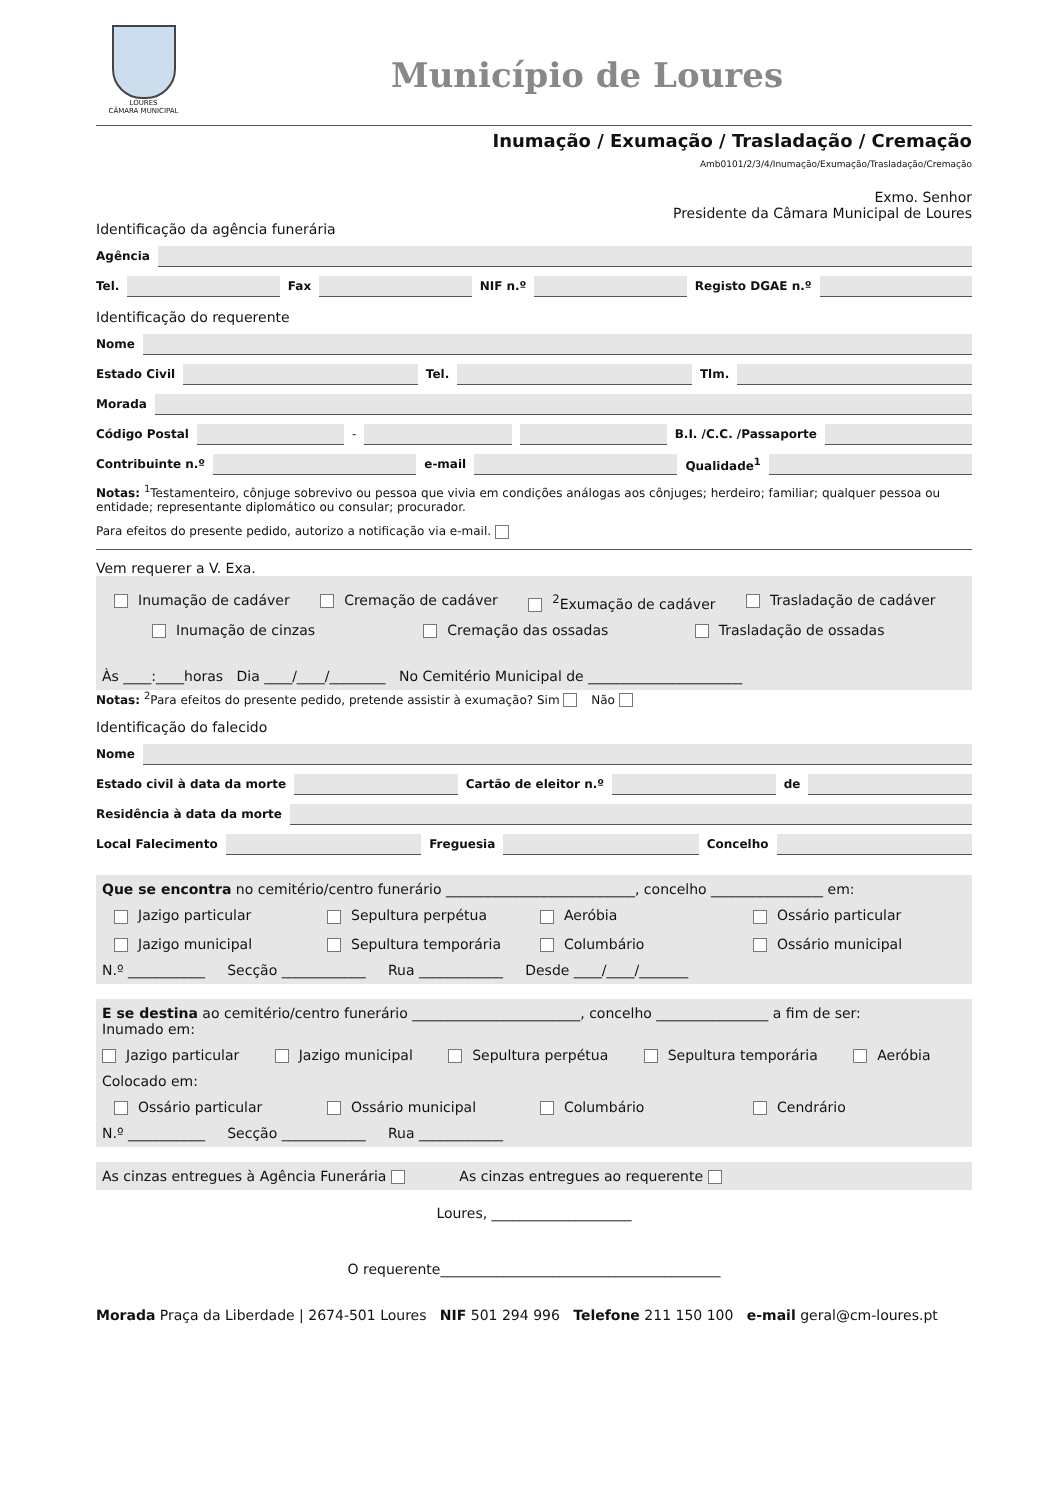LOURES
CÂMARA MUNICIPAL
Município de Loures
Inumação / Exumação / Trasladação / Cremação
Amb0101/2/3/4/Inumação/Exumação/Trasladação/Cremação
Exmo. Senhor
Presidente da Câmara Municipal de Loures
Identificação da agência funerária
Agência
Tel. Fax NIF n.º Registo DGAE n.º
Identificação do requerente
Nome
Estado Civil Tel. Tlm.
Morada
Código Postal - B.I. /C.C. /Passaporte
Contribuinte n.º e-mail Qualidade<sup>1</sup>
Notas: <sup>1</sup>Testamenteiro, cônjuge sobrevivo ou pessoa que vivia em condições análogas aos cônjuges; herdeiro; familiar; qualquer pessoa ou entidade; representante diplomático ou consular; procurador.
Para efeitos do presente pedido, autorizo a notificação via e-mail.
Vem requerer a V. Exa.
Inumação de cadáver Cremação de cadáver <sup>2</sup>Exumação de cadáver Trasladação de cadáver
Inumação de cinzas Cremação das ossadas Trasladação de ossadas
Às ____:____horas Dia ____/____/________ No Cemitério Municipal de ______________________
Notas: <sup>2</sup>Para efeitos do presente pedido, pretende assistir à exumação? Sim Não
Identificação do falecido
Nome
Estado civil à data da morte Cartão de eleitor n.º de
Residência à data da morte
Local Falecimento Freguesia Concelho
Que se encontra no cemitério/centro funerário ___________________________, concelho ________________ em:
Jazigo particular Sepultura perpétua Aeróbia Ossário particular Jazigo municipal Sepultura temporária Columbário Ossário municipal
N.º ___________ Secção ____________ Rua ____________ Desde ____/____/_______
E se destina ao cemitério/centro funerário ________________________, concelho ________________ a fim de ser:
Inumado em:
Jazigo particular Jazigo municipal Sepultura perpétua Sepultura temporária Aeróbia
Colocado em:
Ossário particular Ossário municipal Columbário Cendrário
N.º ___________ Secção ____________ Rua ____________
As cinzas entregues à Agência Funerária As cinzas entregues ao requerente
Loures, ____________________
O requerente________________________________________
Morada Praça da Liberdade | 2674-501 Loures NIF 501 294 996 Telefone 211 150 100 e-mail geral@cm-loures.pt